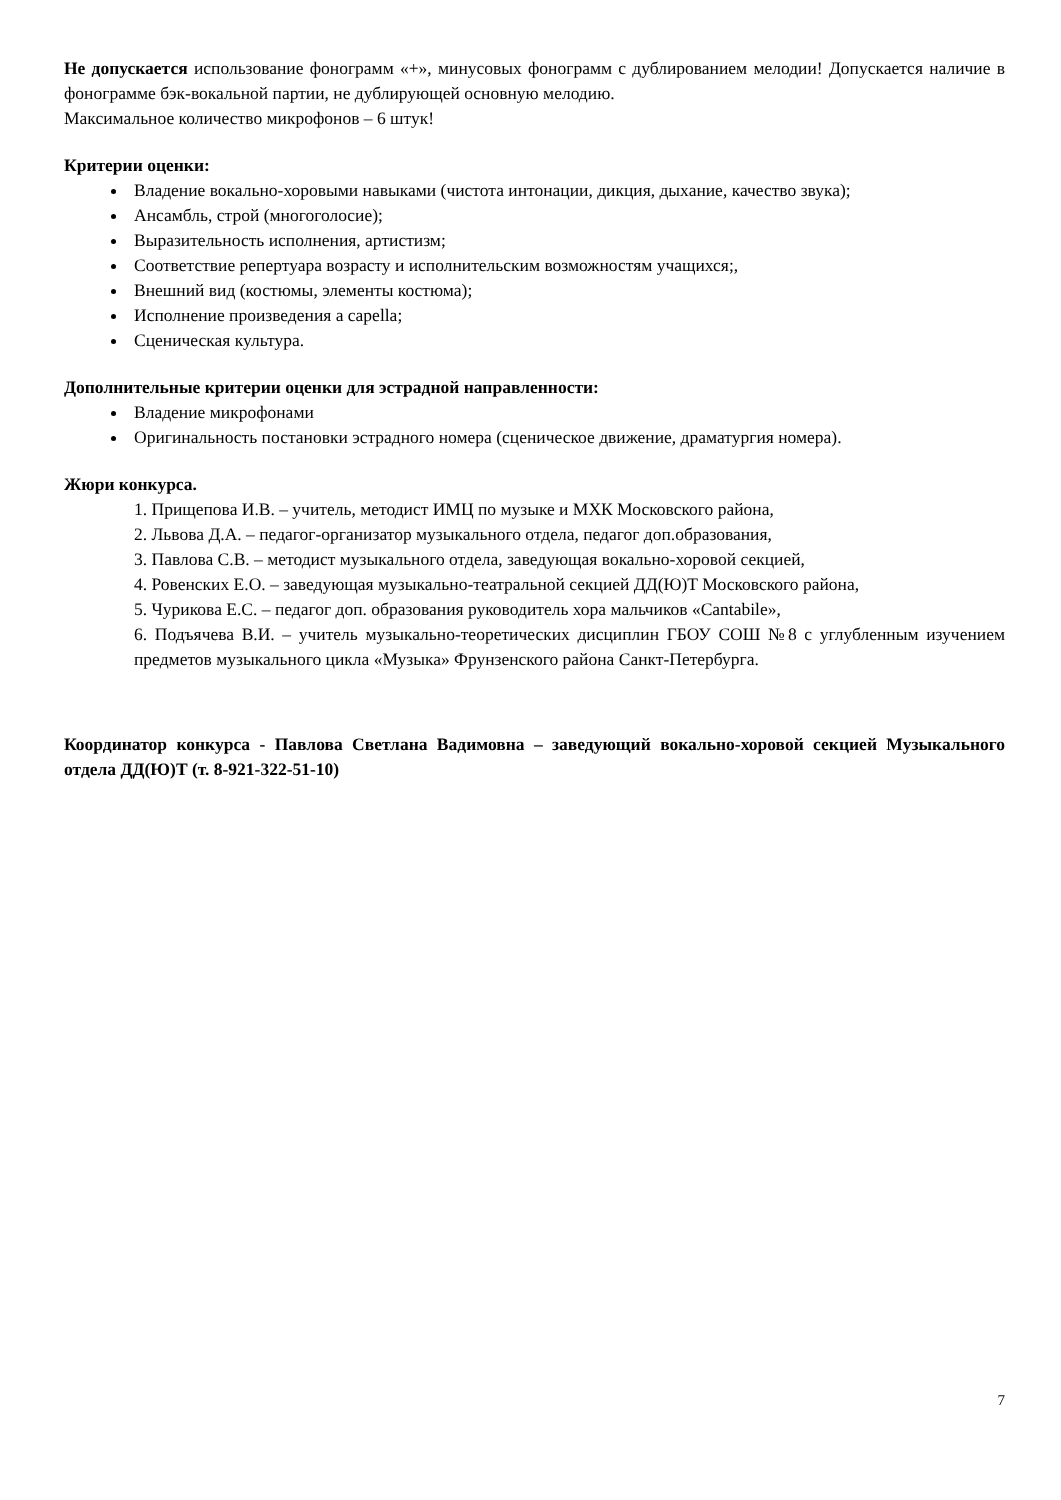Не допускается использование фонограмм «+», минусовых фонограмм с дублированием мелодии! Допускается наличие в фонограмме бэк-вокальной партии, не дублирующей основную мелодию.
Максимальное количество микрофонов – 6 штук!
Критерии оценки:
Владение вокально-хоровыми навыками (чистота интонации, дикция, дыхание, качество звука);
Ансамбль, строй (многоголосие);
Выразительность исполнения, артистизм;
Соответствие репертуара возрасту и исполнительским возможностям учащихся;,
Внешний вид (костюмы, элементы костюма);
Исполнение произведения a capella;
Сценическая культура.
Дополнительные критерии оценки для эстрадной направленности:
Владение микрофонами
Оригинальность постановки эстрадного номера (сценическое движение, драматургия номера).
Жюри конкурса.
1. Прищепова И.В. – учитель, методист ИМЦ по музыке и МХК Московского района,
2. Львова Д.А. – педагог-организатор музыкального отдела, педагог доп.образования,
3. Павлова С.В. – методист музыкального отдела, заведующая вокально-хоровой секцией,
4. Ровенских Е.О. – заведующая музыкально-театральной секцией ДД(Ю)Т Московского района,
5. Чурикова Е.С. – педагог доп. образования руководитель хора мальчиков «Cantabile»,
6. Подъячева В.И. – учитель музыкально-теоретических дисциплин ГБОУ СОШ №8 с углубленным изучением предметов музыкального цикла «Музыка» Фрунзенского района Санкт-Петербурга.
Координатор конкурса - Павлова Светлана Вадимовна – заведующий вокально-хоровой секцией Музыкального отдела ДД(Ю)Т (т. 8-921-322-51-10)
7